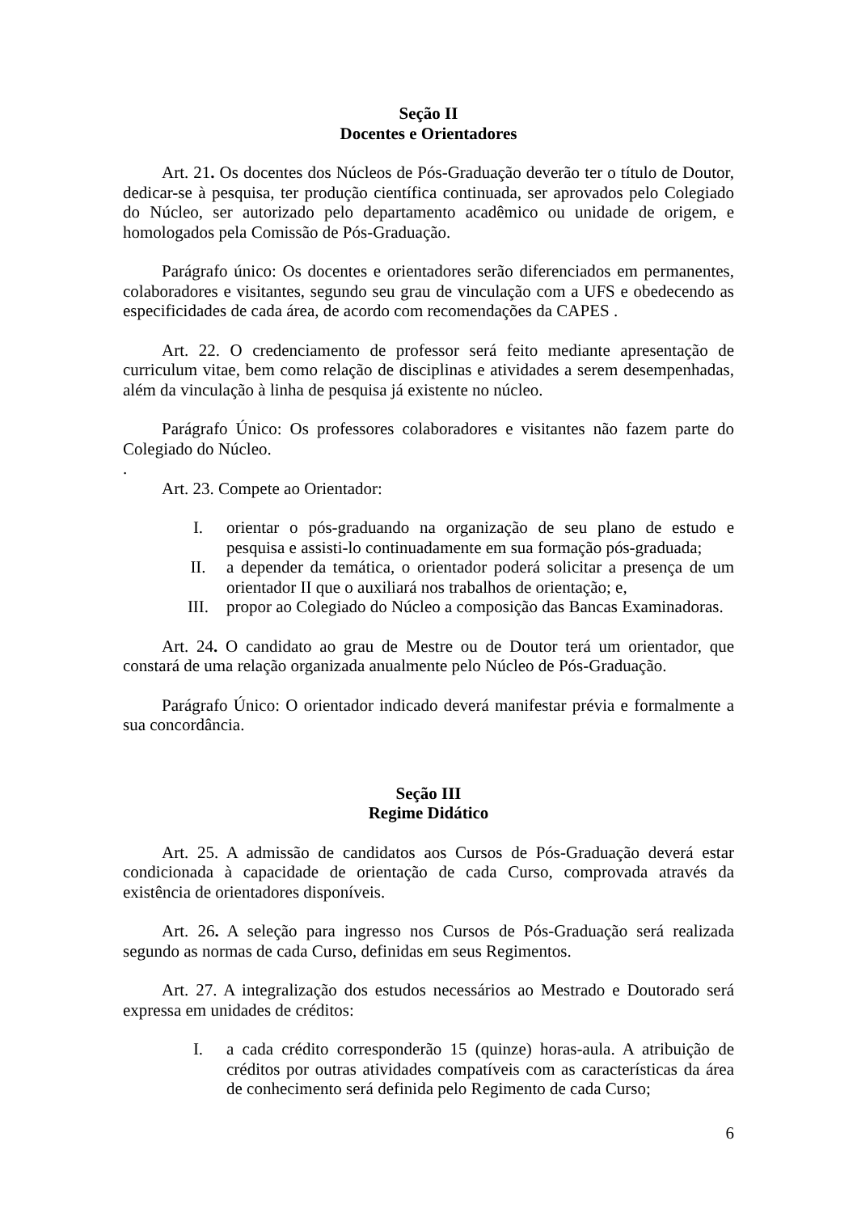Seção II
Docentes e Orientadores
Art. 21. Os docentes dos Núcleos de Pós-Graduação deverão ter o título de Doutor, dedicar-se à pesquisa, ter produção científica continuada, ser aprovados pelo Colegiado do Núcleo, ser autorizado pelo departamento acadêmico ou unidade de origem, e homologados pela Comissão de Pós-Graduação.
Parágrafo único: Os docentes e orientadores serão diferenciados em permanentes, colaboradores e visitantes, segundo seu grau de vinculação com a UFS e obedecendo as especificidades de cada área, de acordo com recomendações da CAPES .
Art. 22. O credenciamento de professor será feito mediante apresentação de curriculum vitae, bem como relação de disciplinas e atividades a serem desempenhadas, além da vinculação à linha de pesquisa já existente no núcleo.
Parágrafo Único: Os professores colaboradores e visitantes não fazem parte do Colegiado do Núcleo.
.
Art. 23. Compete ao Orientador:
I. orientar o pós-graduando na organização de seu plano de estudo e pesquisa e assisti-lo continuadamente em sua formação pós-graduada;
II. a depender da temática, o orientador poderá solicitar a presença de um orientador II que o auxiliará nos trabalhos de orientação; e,
III. propor ao Colegiado do Núcleo a composição das Bancas Examinadoras.
Art. 24. O candidato ao grau de Mestre ou de Doutor terá um orientador, que constará de uma relação organizada anualmente pelo Núcleo de Pós-Graduação.
Parágrafo Único: O orientador indicado deverá manifestar prévia e formalmente a sua concordância.
Seção III
Regime Didático
Art. 25. A admissão de candidatos aos Cursos de Pós-Graduação deverá estar condicionada à capacidade de orientação de cada Curso, comprovada através da existência de orientadores disponíveis.
Art. 26. A seleção para ingresso nos Cursos de Pós-Graduação será realizada segundo as normas de cada Curso, definidas em seus Regimentos.
Art. 27. A integralização dos estudos necessários ao Mestrado e Doutorado será expressa em unidades de créditos:
I. a cada crédito corresponderão 15 (quinze) horas-aula. A atribuição de créditos por outras atividades compatíveis com as características da área de conhecimento será definida pelo Regimento de cada Curso;
6